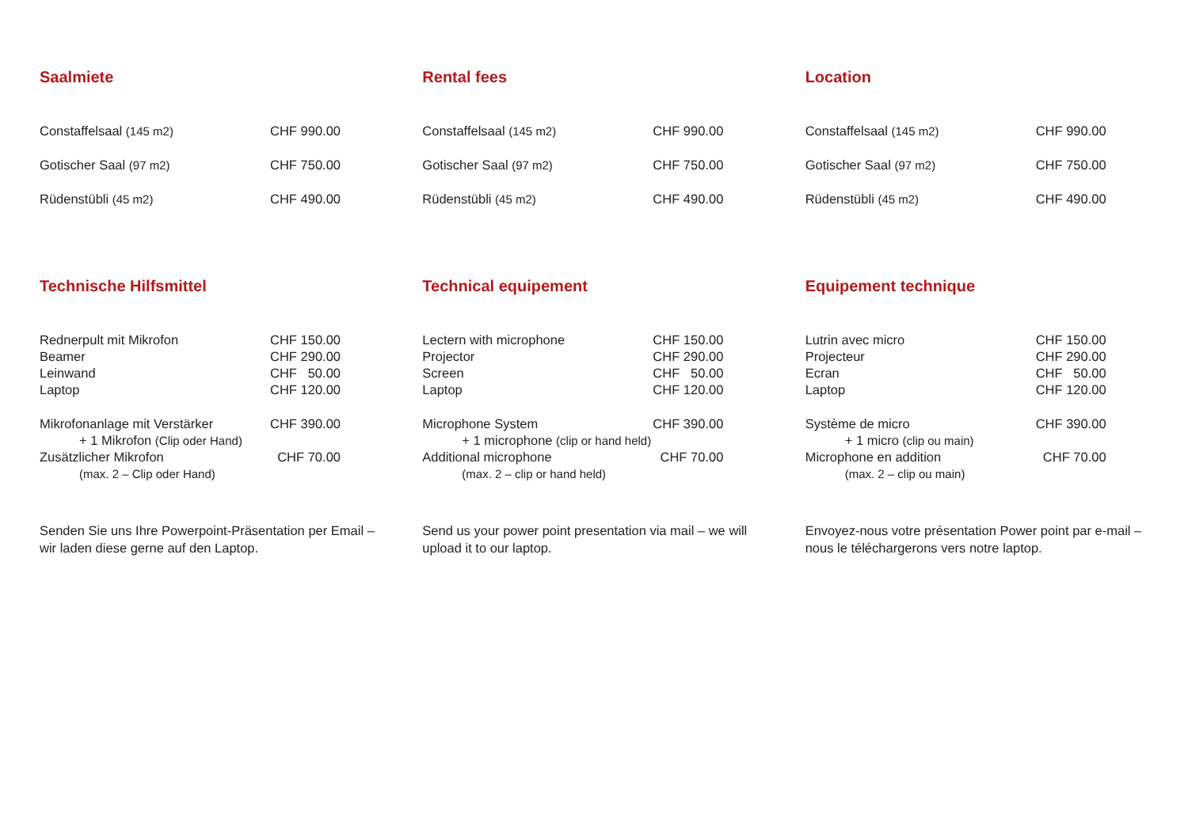Saalmiete
| Constaffelsaal (145 m2) | CHF 990.00 |
| Gotischer Saal (97 m2) | CHF 750.00 |
| Rüdenstübli (45 m2) | CHF 490.00 |
Technische Hilfsmittel
| Rednerpult mit Mikrofon | CHF 150.00 |
| Beamer | CHF 290.00 |
| Leinwand | CHF 50.00 |
| Laptop | CHF 120.00 |
| Mikrofonanlage mit Verstärker | CHF 390.00 |
| + 1 Mikrofon (Clip oder Hand) | |
| Zusätzlicher Mikrofon | CHF 70.00 |
| (max. 2 – Clip oder Hand) | |
Senden Sie uns Ihre Powerpoint-Präsentation per Email – wir laden diese gerne auf den Laptop.
Rental fees
| Constaffelsaal (145 m2) | CHF 990.00 |
| Gotischer Saal (97 m2) | CHF 750.00 |
| Rüdenstübli (45 m2) | CHF 490.00 |
Technical equipement
| Lectern with microphone | CHF 150.00 |
| Projector | CHF 290.00 |
| Screen | CHF 50.00 |
| Laptop | CHF 120.00 |
| Microphone System | CHF 390.00 |
| + 1 microphone (clip or hand held) | |
| Additional microphone | CHF 70.00 |
| (max. 2 – clip or hand held) | |
Send us your power point presentation via mail – we will upload it to our laptop.
Location
| Constaffelsaal (145 m2) | CHF 990.00 |
| Gotischer Saal (97 m2) | CHF 750.00 |
| Rüdenstübli (45 m2) | CHF 490.00 |
Equipement technique
| Lutrin avec micro | CHF 150.00 |
| Projecteur | CHF 290.00 |
| Ecran | CHF 50.00 |
| Laptop | CHF 120.00 |
| Système de micro | CHF 390.00 |
| + 1 micro (clip ou main) | |
| Microphone en addition | CHF 70.00 |
| (max. 2 – clip ou main) | |
Envoyez-nous votre présentation Power point par e-mail – nous le téléchargerons vers notre laptop.